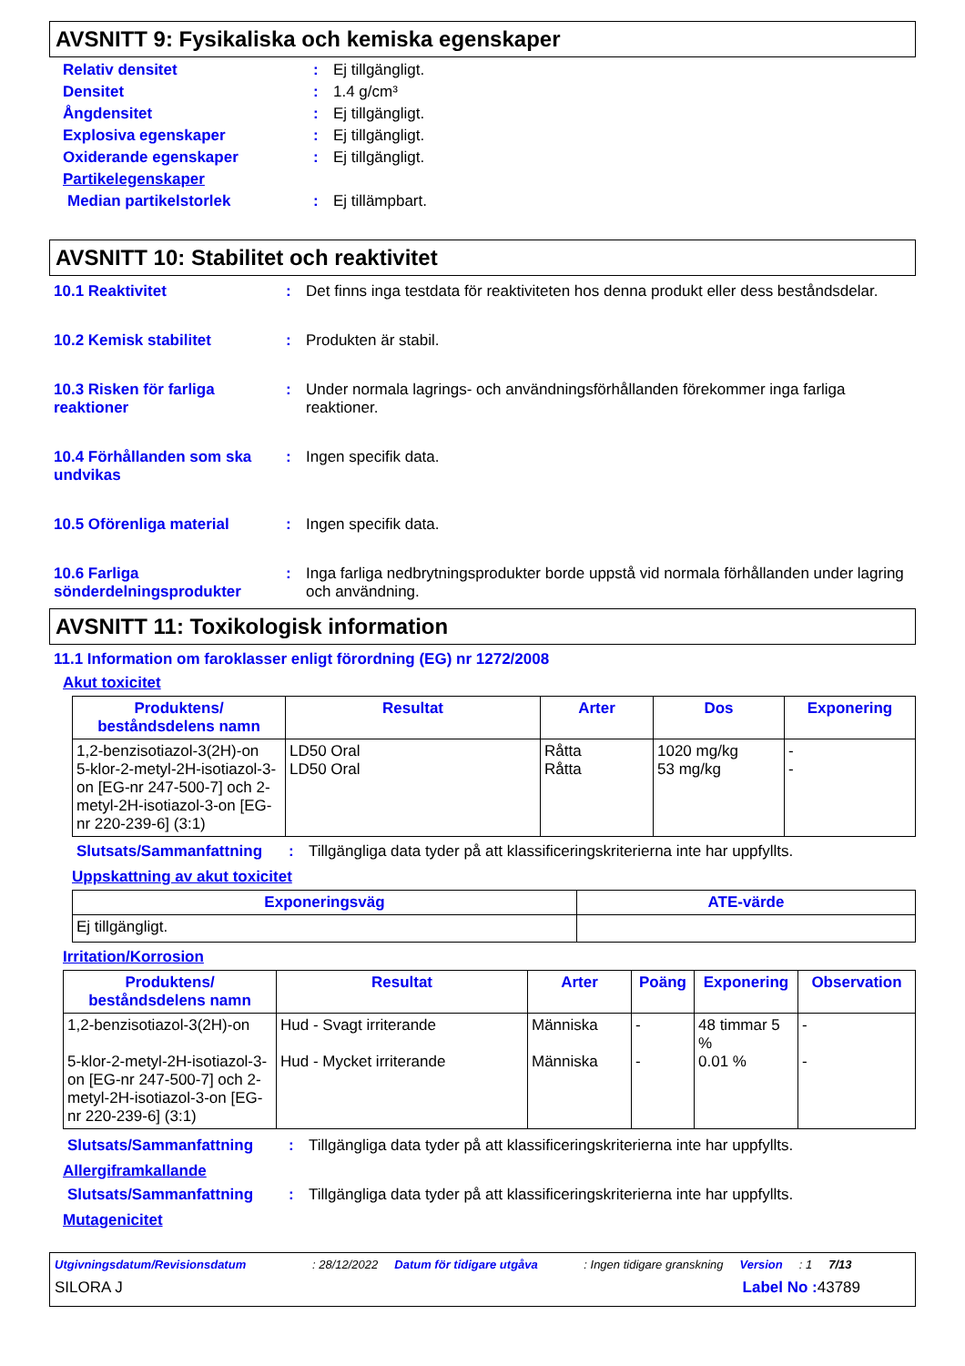AVSNITT 9: Fysikaliska och kemiska egenskaper
Relativ densitet: Ej tillgängligt.
Densitet: 1.4 g/cm³
Ångdensitet: Ej tillgängligt.
Explosiva egenskaper: Ej tillgängligt.
Oxiderande egenskaper: Ej tillgängligt.
Partikelegenskaper
Median partikelstorlek: Ej tillämpbart.
AVSNITT 10: Stabilitet och reaktivitet
10.1 Reaktivitet: Det finns inga testdata för reaktiviteten hos denna produkt eller dess beståndsdelar.
10.2 Kemisk stabilitet: Produkten är stabil.
10.3 Risken för farliga reaktioner: Under normala lagrings- och användningsförhållanden förekommer inga farliga reaktioner.
10.4 Förhållanden som ska undvikas: Ingen specifik data.
10.5 Oförenliga material: Ingen specifik data.
10.6 Farliga sönderdelningsprodukter: Inga farliga nedbrytningsprodukter borde uppstå vid normala förhållanden under lagring och användning.
AVSNITT 11: Toxikologisk information
11.1 Information om faroklasser enligt förordning (EG) nr 1272/2008
Akut toxicitet
| Produktens/ beståndsdelens namn | Resultat | Arter | Dos | Exponering |
| --- | --- | --- | --- | --- |
| 1,2-benzisotiazol-3(2H)-on 5-klor-2-metyl-2H-isotiazol-3-on [EG-nr 247-500-7] och 2-metyl-2H-isotiazol-3-on [EG-nr 220-239-6] (3:1) | LD50 Oral LD50 Oral | Råtta Råtta | 1020 mg/kg 53 mg/kg | - - |
Slutsats/Sammanfattning: Tillgängliga data tyder på att klassificeringskriterierna inte har uppfyllts.
Uppskattning av akut toxicitet
| Exponeringsväg | ATE-värde |
| --- | --- |
| Ej tillgängligt. | |
Irritation/Korrosion
| Produktens/ beståndsdelens namn | Resultat | Arter | Poäng | Exponering | Observation |
| --- | --- | --- | --- | --- | --- |
| 1,2-benzisotiazol-3(2H)-on 5-klor-2-metyl-2H-isotiazol-3-on [EG-nr 247-500-7] och 2-metyl-2H-isotiazol-3-on [EG-nr 220-239-6] (3:1) | Hud - Svagt irriterande Hud - Mycket irriterande | Människa Människa | - - | 48 timmar 5 % 0.01 % | - - |
Slutsats/Sammanfattning: Tillgängliga data tyder på att klassificeringskriterierna inte har uppfyllts.
Allergiframkallande
Slutsats/Sammanfattning: Tillgängliga data tyder på att klassificeringskriterierna inte har uppfyllts.
Mutagenicitet
Utgivningsdatum/Revisionsdatum: 28/12/2022 Datum för tidigare utgåva: Ingen tidigare granskning Version: 1 7/13
SILORA J Label No : 43789